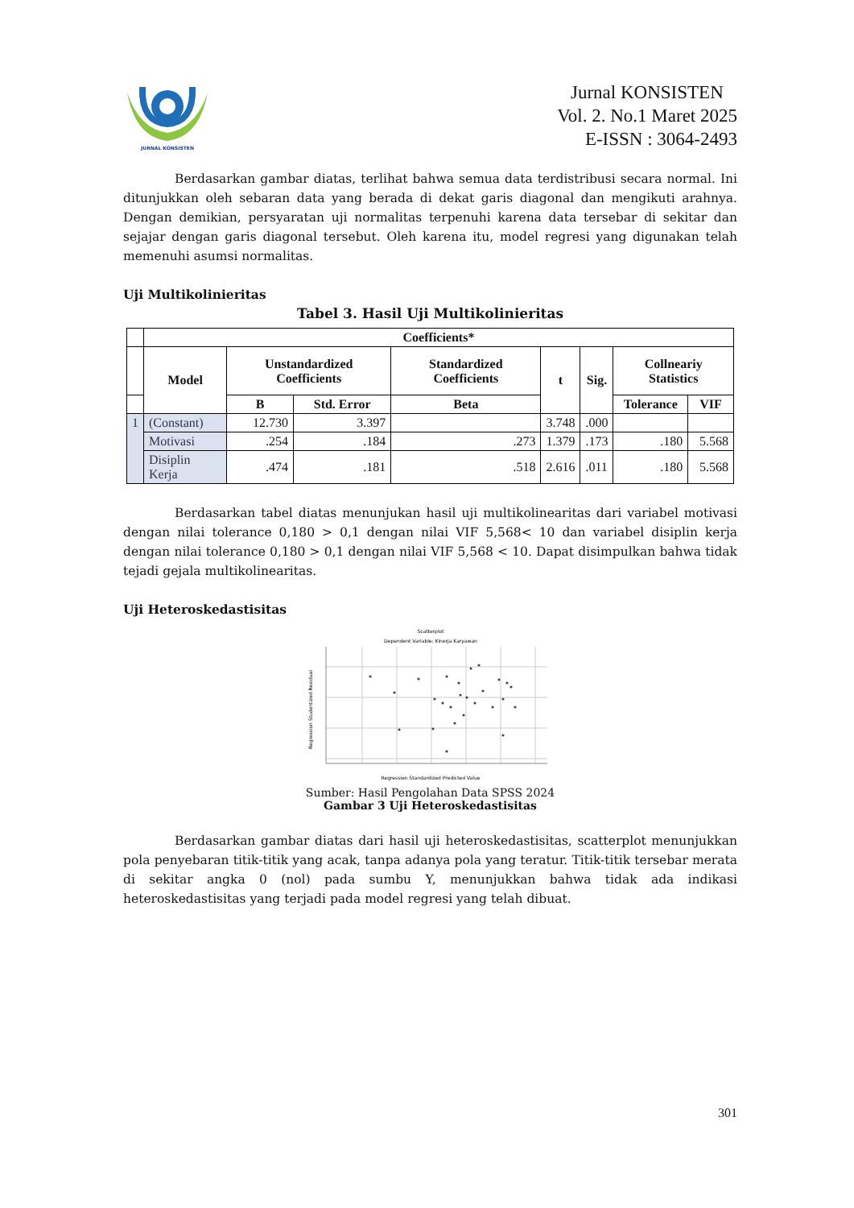JURNAL KONSISTEN
Jurnal KONSISTEN
Vol. 2. No.1 Maret 2025
E-ISSN : 3064-2493
Berdasarkan gambar diatas, terlihat bahwa semua data terdistribusi secara normal. Ini ditunjukkan oleh sebaran data yang berada di dekat garis diagonal dan mengikuti arahnya. Dengan demikian, persyaratan uji normalitas terpenuhi karena data tersebar di sekitar dan sejajar dengan garis diagonal tersebut. Oleh karena itu, model regresi yang digunakan telah memenuhi asumsi normalitas.
Uji Multikolinieritas
Tabel 3. Hasil Uji Multikolinieritas
| | Coefficients* | | | | | | | |
| --- | --- | --- | --- | --- | --- | --- | --- | --- |
| | Model | Unstandardized Coefficients | | Standardized Coefficients | t | Sig. | Collneariy Statistics | |
| | | B | Std. Error | Beta | | | Tolerance | VIF |
| 1 | (Constant) | 12.730 | 3.397 | | 3.748 | .000 | | |
| | Motivasi | .254 | .184 | .273 | 1.379 | .173 | .180 | 5.568 |
| | Disiplin Kerja | .474 | .181 | .518 | 2.616 | .011 | .180 | 5.568 |
Berdasarkan tabel diatas menunjukan hasil uji multikolinearitas dari variabel motivasi dengan nilai tolerance 0,180 > 0,1 dengan nilai VIF 5,568< 10 dan variabel disiplin kerja dengan nilai tolerance 0,180 > 0,1 dengan nilai VIF 5,568 < 10. Dapat disimpulkan bahwa tidak tejadi gejala multikolinearitas.
Uji Heteroskedastisitas
Scatterplot
Dependent Variable: Kinerja Karyawan
Regression Studentized Residual
Regression Standardized Predicted Value
Sumber: Hasil Pengolahan Data SPSS 2024
Gambar 3 Uji Heteroskedastisitas
Berdasarkan gambar diatas dari hasil uji heteroskedastisitas, scatterplot menunjukkan pola penyebaran titik-titik yang acak, tanpa adanya pola yang teratur. Titik-titik tersebar merata di sekitar angka 0 (nol) pada sumbu Y, menunjukkan bahwa tidak ada indikasi heteroskedastisitas yang terjadi pada model regresi yang telah dibuat.
301